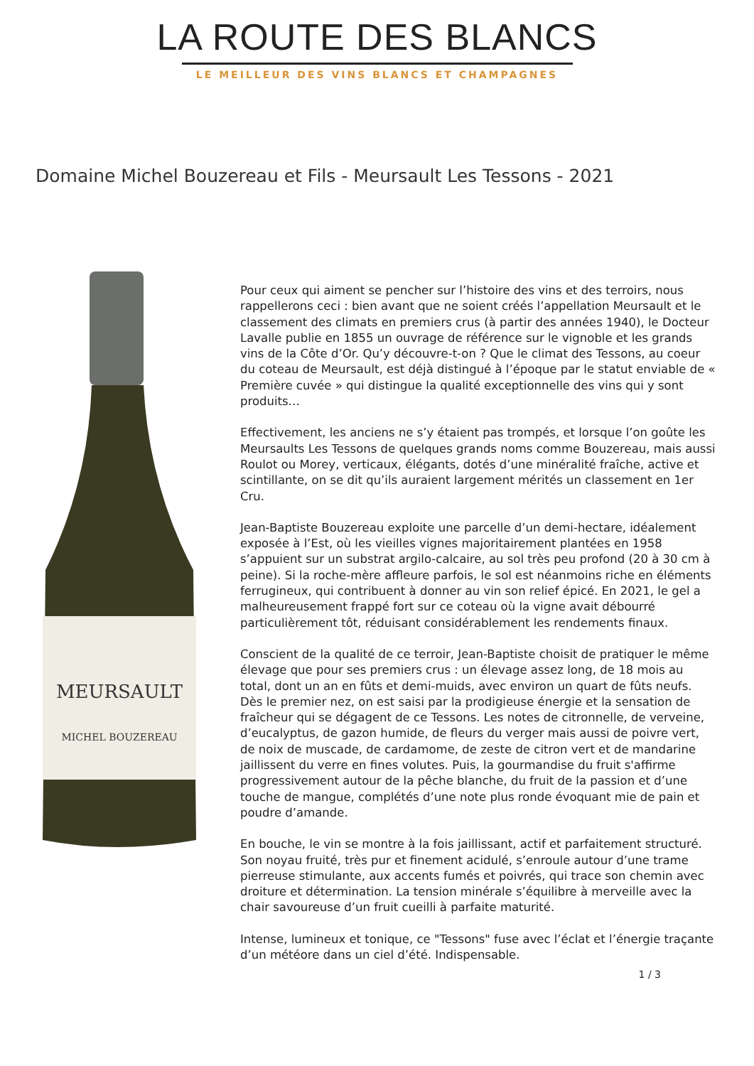LA ROUTE DES BLANCS
LE MEILLEUR DES VINS BLANCS ET CHAMPAGNES
Domaine Michel Bouzereau et Fils - Meursault Les Tessons - 2021
MEURSAULT
MICHEL BOUZEREAU
Pour ceux qui aiment se pencher sur l’histoire des vins et des terroirs, nous rappellerons ceci : bien avant que ne soient créés l’appellation Meursault et le classement des climats en premiers crus (à partir des années 1940), le Docteur Lavalle publie en 1855 un ouvrage de référence sur le vignoble et les grands vins de la Côte d’Or. Qu’y découvre-t-on ? Que le climat des Tessons, au coeur du coteau de Meursault, est déjà distingué à l’époque par le statut enviable de « Première cuvée » qui distingue la qualité exceptionnelle des vins qui y sont produits…
Effectivement, les anciens ne s’y étaient pas trompés, et lorsque l’on goûte les Meursaults Les Tessons de quelques grands noms comme Bouzereau, mais aussi Roulot ou Morey, verticaux, élégants, dotés d’une minéralité fraîche, active et scintillante, on se dit qu’ils auraient largement mérités un classement en 1er Cru.
Jean-Baptiste Bouzereau exploite une parcelle d’un demi-hectare, idéalement exposée à l’Est, où les vieilles vignes majoritairement plantées en 1958 s’appuient sur un substrat argilo-calcaire, au sol très peu profond (20 à 30 cm à peine). Si la roche-mère affleure parfois, le sol est néanmoins riche en éléments ferrugineux, qui contribuent à donner au vin son relief épicé. En 2021, le gel a malheureusement frappé fort sur ce coteau où la vigne avait débourré particulièrement tôt, réduisant considérablement les rendements finaux.
Conscient de la qualité de ce terroir, Jean-Baptiste choisit de pratiquer le même élevage que pour ses premiers crus : un élevage assez long, de 18 mois au total, dont un an en fûts et demi-muids, avec environ un quart de fûts neufs. Dès le premier nez, on est saisi par la prodigieuse énergie et la sensation de fraîcheur qui se dégagent de ce Tessons. Les notes de citronnelle, de verveine, d’eucalyptus, de gazon humide, de fleurs du verger mais aussi de poivre vert, de noix de muscade, de cardamome, de zeste de citron vert et de mandarine jaillissent du verre en fines volutes. Puis, la gourmandise du fruit s'affirme progressivement autour de la pêche blanche, du fruit de la passion et d’une touche de mangue, complétés d’une note plus ronde évoquant mie de pain et poudre d’amande.
En bouche, le vin se montre à la fois jaillissant, actif et parfaitement structuré. Son noyau fruité, très pur et finement acidulé, s’enroule autour d’une trame pierreuse stimulante, aux accents fumés et poivrés, qui trace son chemin avec droiture et détermination. La tension minérale s’équilibre à merveille avec la chair savoureuse d’un fruit cueilli à parfaite maturité.
Intense, lumineux et tonique, ce "Tessons" fuse avec l’éclat et l’énergie traçante d’un météore dans un ciel d’été. Indispensable.
1 / 3